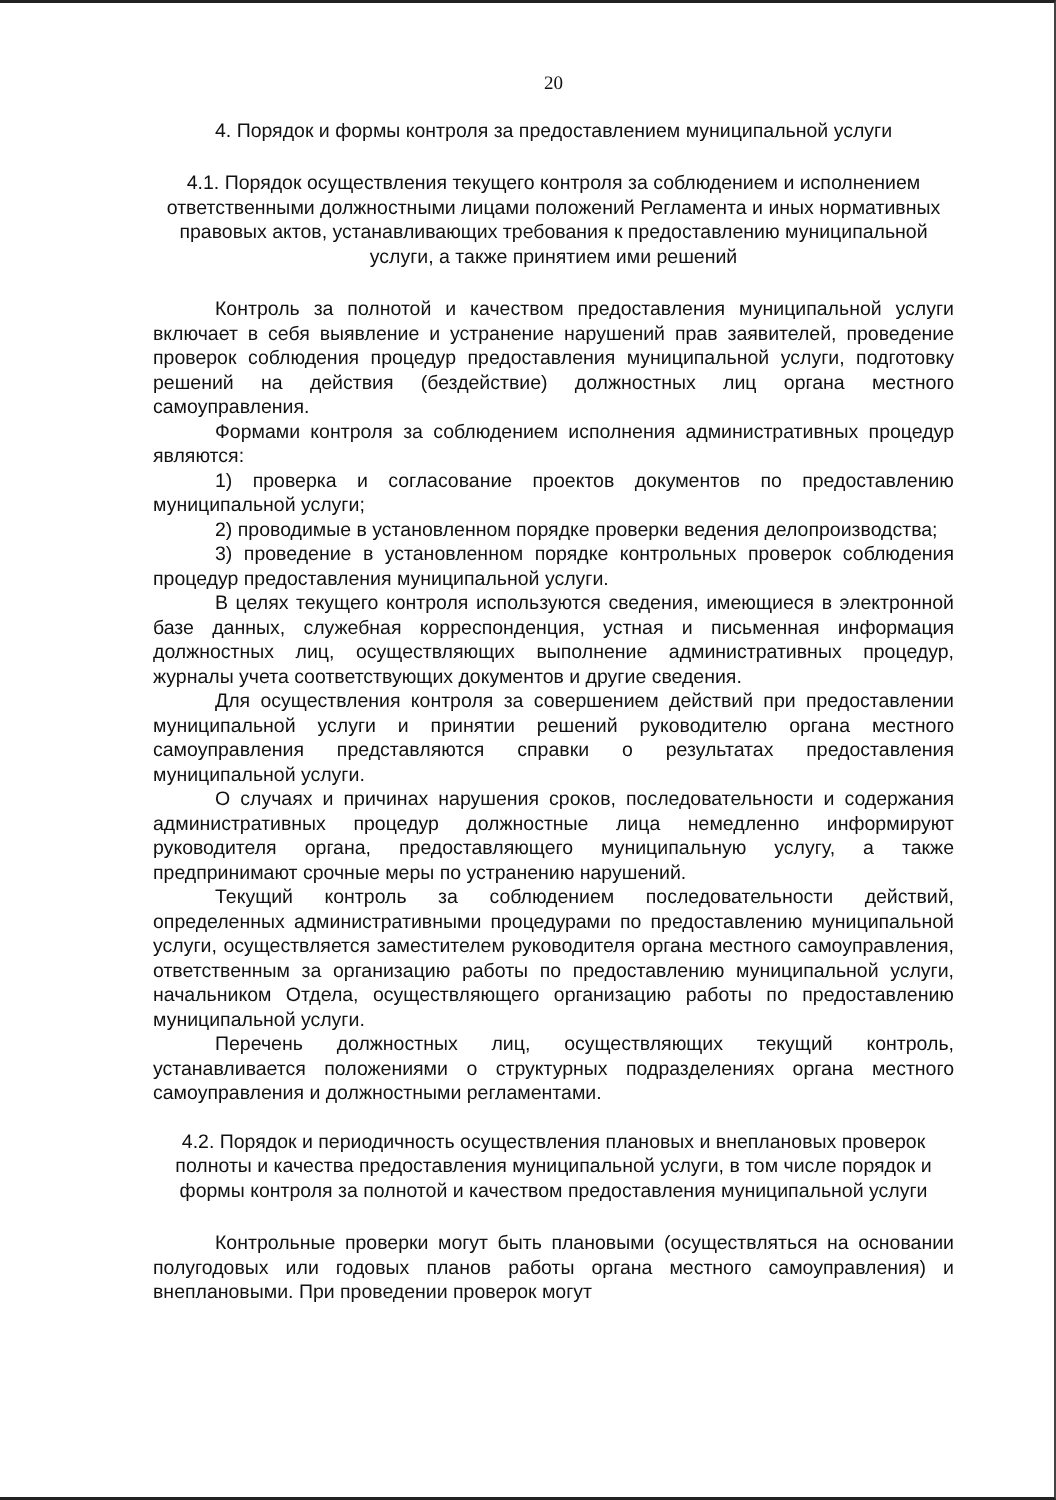20
4. Порядок и формы контроля за предоставлением муниципальной услуги
4.1. Порядок осуществления текущего контроля за соблюдением и исполнением ответственными должностными лицами положений Регламента и иных нормативных правовых актов, устанавливающих требования к предоставлению муниципальной услуги, а также принятием ими решений
Контроль за полнотой и качеством предоставления муниципальной услуги включает в себя выявление и устранение нарушений прав заявителей, проведение проверок соблюдения процедур предоставления муниципальной услуги, подготовку решений на действия (бездействие) должностных лиц органа местного самоуправления.
Формами контроля за соблюдением исполнения административных процедур являются:
1) проверка и согласование проектов документов по предоставлению муниципальной услуги;
2) проводимые в установленном порядке проверки ведения делопроизводства;
3) проведение в установленном порядке контрольных проверок соблюдения процедур предоставления муниципальной услуги.
В целях текущего контроля используются сведения, имеющиеся в электронной базе данных, служебная корреспонденция, устная и письменная информация должностных лиц, осуществляющих выполнение административных процедур, журналы учета соответствующих документов и другие сведения.
Для осуществления контроля за совершением действий при предоставлении муниципальной услуги и принятии решений руководителю органа местного самоуправления представляются справки о результатах предоставления муниципальной услуги.
О случаях и причинах нарушения сроков, последовательности и содержания административных процедур должностные лица немедленно информируют руководителя органа, предоставляющего муниципальную услугу, а также предпринимают срочные меры по устранению нарушений.
Текущий контроль за соблюдением последовательности действий, определенных административными процедурами по предоставлению муниципальной услуги, осуществляется заместителем руководителя органа местного самоуправления, ответственным за организацию работы по предоставлению муниципальной услуги, начальником Отдела, осуществляющего организацию работы по предоставлению муниципальной услуги.
Перечень должностных лиц, осуществляющих текущий контроль, устанавливается положениями о структурных подразделениях органа местного самоуправления и должностными регламентами.
4.2. Порядок и периодичность осуществления плановых и внеплановых проверок полноты и качества предоставления муниципальной услуги, в том числе порядок и формы контроля за полнотой и качеством предоставления муниципальной услуги
Контрольные проверки могут быть плановыми (осуществляться на основании полугодовых или годовых планов работы органа местного самоуправления) и внеплановыми. При проведении проверок могут